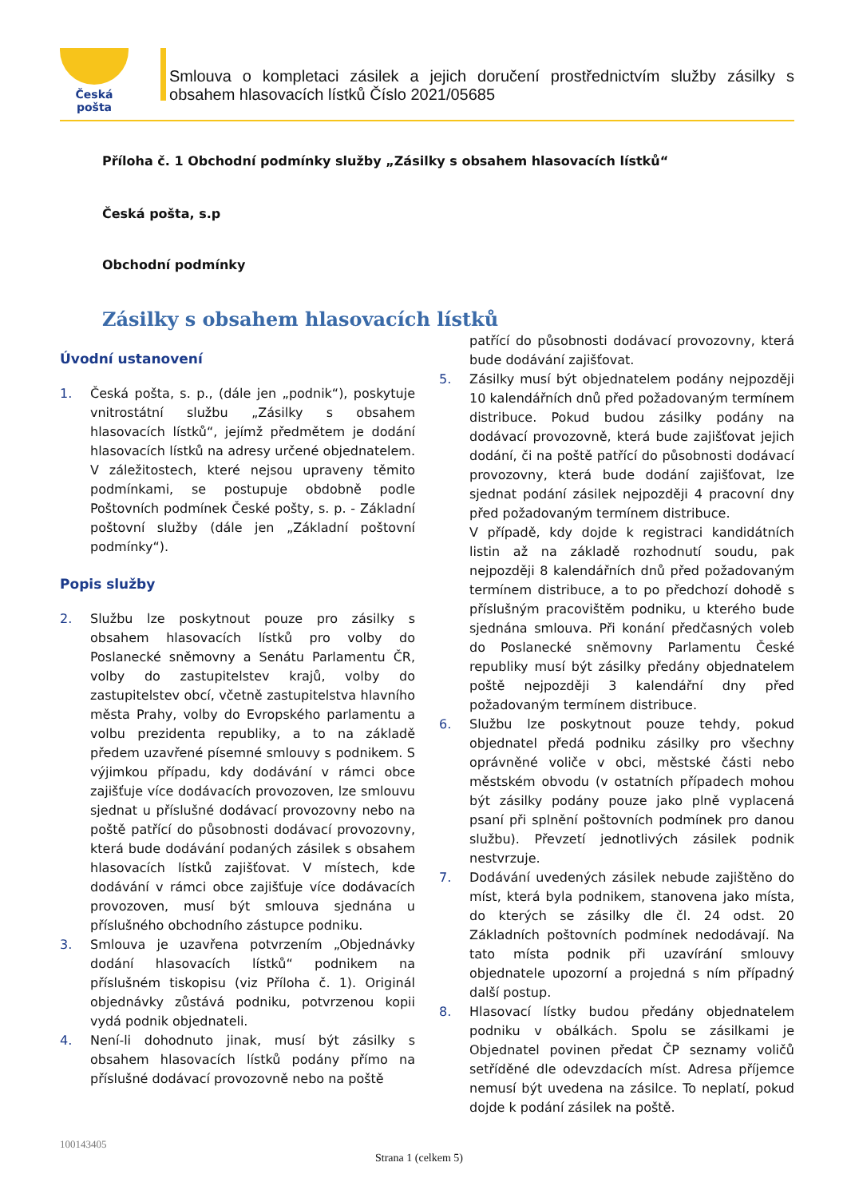Česká pošta
Smlouva o kompletaci zásilek a jejich doručení prostřednictvím služby zásilky s obsahem hlasovacích lístků Číslo 2021/05685
Příloha č. 1 Obchodní podmínky služby „Zásilky s obsahem hlasovacích lístků“
Česká pošta, s.p
Obchodní podmínky
Zásilky s obsahem hlasovacích lístků
Úvodní ustanovení
1. Česká pošta, s. p., (dále jen „podnik“), poskytuje vnitrostátní službu „Zásilky s obsahem hlasovacích lístků“, jejímž předmětem je dodání hlasovacích lístků na adresy určené objednatelem. V záležitostech, které nejsou upraveny těmito podmínkami, se postupuje obdobně podle Poštovních podmínek České pošty, s. p. - Základní poštovní služby (dále jen „Základní poštovní podmínky“).
Popis služby
2. Službu lze poskytnout pouze pro zásilky s obsahem hlasovacích lístků pro volby do Poslanecké sněmovny a Senátu Parlamentu ČR, volby do zastupitelstev krajů, volby do zastupitelstev obcí, včetně zastupitelstva hlavního města Prahy, volby do Evropského parlamentu a volbu prezidenta republiky, a to na základě předem uzavřené písemné smlouvy s podnikem. S výjimkou případu, kdy dodávání v rámci obce zajišťuje více dodávacích provozoven, lze smlouvu sjednat u příslušné dodávací provozovny nebo na poště patřící do působnosti dodávací provozovny, která bude dodávání podaných zásilek s obsahem hlasovacích lístků zajišťovat. V místech, kde dodávání v rámci obce zajišťuje více dodávacích provozoven, musí být smlouva sjednána u příslušného obchodního zástupce podniku.
3. Smlouva je uzavřena potvrzením „Objednávky dodání hlasovacích lístků“ podnikem na příslušném tiskopisu (viz Příloha č. 1). Originál objednávky zůstává podniku, potvrzenou kopii vydá podnik objednateli.
4. Není-li dohodnuto jinak, musí být zásilky s obsahem hlasovacích lístků podány přímo na příslušné dodávací provozovně nebo na poště
patřící do působnosti dodávací provozovny, která bude dodávání zajišťovat.
5. Zásilky musí být objednatelem podány nejpozději 10 kalendářních dnů před požadovaným termínem distribuce. Pokud budou zásilky podány na dodávací provozovně, která bude zajišťovat jejich dodání, či na poště patřící do působnosti dodávací provozovny, která bude dodání zajišťovat, lze sjednat podání zásilek nejpozději 4 pracovní dny před požadovaným termínem distribuce.
V případě, kdy dojde k registraci kandidátních listin až na základě rozhodnutí soudu, pak nejpozději 8 kalendářních dnů před požadovaným termínem distribuce, a to po předchozí dohodě s příslušným pracovištěm podniku, u kterého bude sjednána smlouva. Při konání předčasných voleb do Poslanecké sněmovny Parlamentu České republiky musí být zásilky předány objednatelem poště nejpozději 3 kalendářní dny před požadovaným termínem distribuce.
6. Službu lze poskytnout pouze tehdy, pokud objednatel předá podniku zásilky pro všechny oprávněné voliče v obci, městské části nebo městském obvodu (v ostatních případech mohou být zásilky podány pouze jako plně vyplacená psaní při splnění poštovních podmínek pro danou službu). Převzetí jednotlivých zásilek podnik nestvrzuje.
7. Dodávání uvedených zásilek nebude zajištěno do míst, která byla podnikem, stanovena jako místa, do kterých se zásilky dle čl. 24 odst. 20 Základních poštovních podmínek nedodávají. Na tato místa podnik při uzavírání smlouvy objednatele upozorní a projedná s ním případný další postup.
8. Hlasovací lístky budou předány objednatelem podniku v obálkách. Spolu se zásilkami je Objednatel povinen předat ČP seznamy voličů setříděné dle odevzdacích míst. Adresa příjemce nemusí být uvedena na zásilce. To neplatí, pokud dojde k podání zásilek na poště.
100143405
Strana 1 (celkem 5)